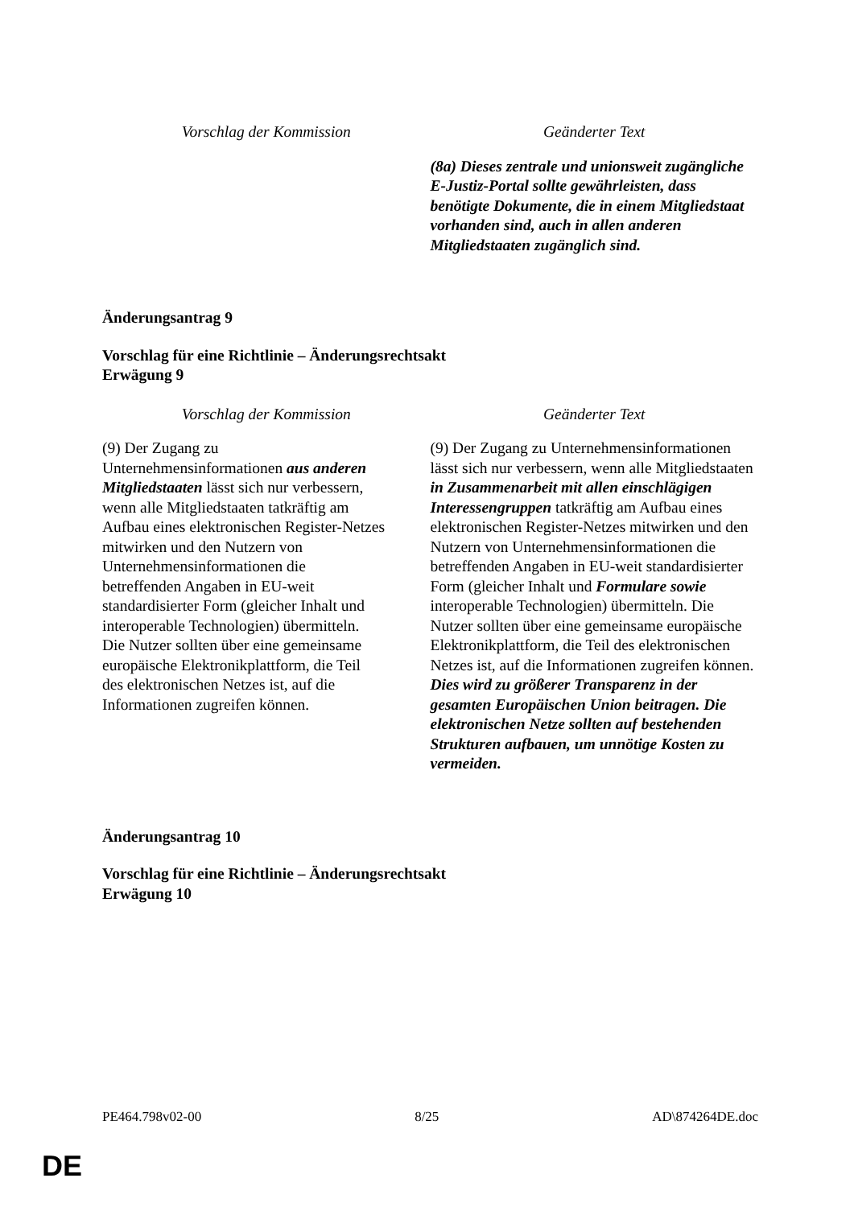| Vorschlag der Kommission | Geänderter Text |
| --- | --- |
| | (8a) Dieses zentrale und unionsweit zugängliche E-Justiz-Portal sollte gewährleisten, dass benötigte Dokumente, die in einem Mitgliedstaat vorhanden sind, auch in allen anderen Mitgliedstaaten zugänglich sind. |
Änderungsantrag 9
Vorschlag für eine Richtlinie – Änderungsrechtsakt
Erwägung 9
| Vorschlag der Kommission | Geänderter Text |
| --- | --- |
| (9) Der Zugang zu Unternehmensinformationen aus anderen Mitgliedstaaten lässt sich nur verbessern, wenn alle Mitgliedstaaten tatkräftig am Aufbau eines elektronischen Register-Netzes mitwirken und den Nutzern von Unternehmensinformationen die betreffenden Angaben in EU-weit standardisierter Form (gleicher Inhalt und interoperable Technologien) übermitteln. Die Nutzer sollten über eine gemeinsame europäische Elektronikplattform, die Teil des elektronischen Netzes ist, auf die Informationen zugreifen können. | (9) Der Zugang zu Unternehmensinformationen lässt sich nur verbessern, wenn alle Mitgliedstaaten in Zusammenarbeit mit allen einschlägigen Interessengruppen tatkräftig am Aufbau eines elektronischen Register-Netzes mitwirken und den Nutzern von Unternehmensinformationen die betreffenden Angaben in EU-weit standardisierter Form (gleicher Inhalt und Formulare sowie interoperable Technologien) übermitteln. Die Nutzer sollten über eine gemeinsame europäische Elektronikplattform, die Teil des elektronischen Netzes ist, auf die Informationen zugreifen können. Dies wird zu größerer Transparenz in der gesamten Europäischen Union beitragen. Die elektronischen Netze sollten auf bestehenden Strukturen aufbauen, um unnötige Kosten zu vermeiden. |
Änderungsantrag 10
Vorschlag für eine Richtlinie – Änderungsrechtsakt
Erwägung 10
PE464.798v02-00 8/25 AD\874264DE.doc
DE